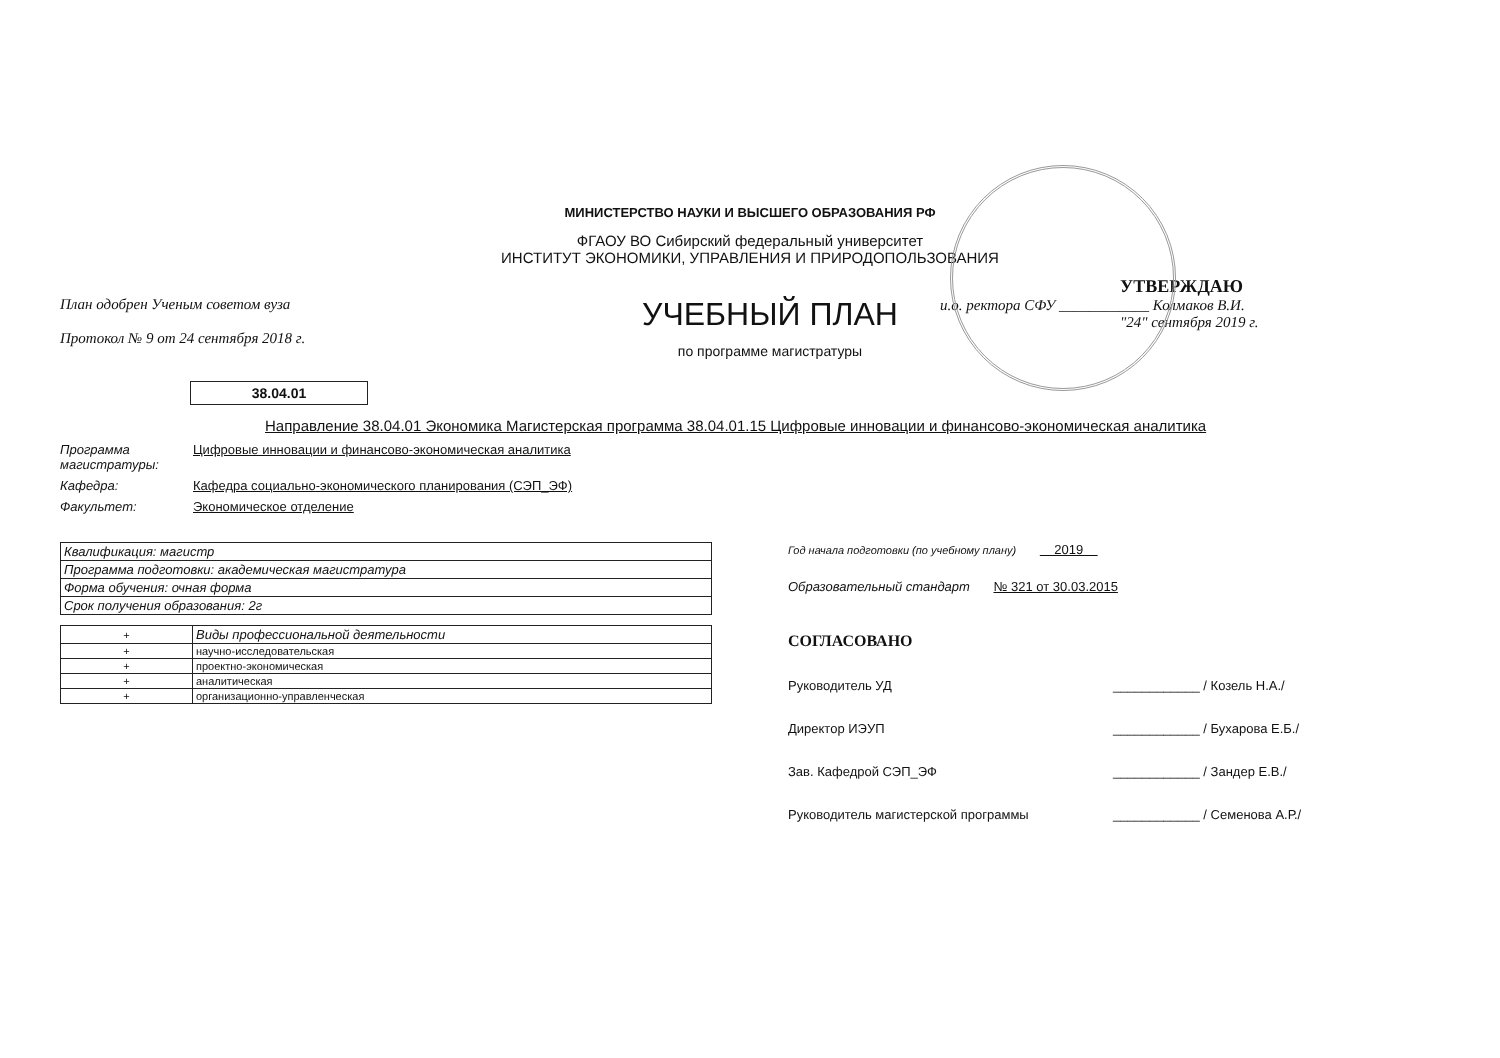МИНИСТЕРСТВО НАУКИ И ВЫСШЕГО ОБРАЗОВАНИЯ РФ
ФГАОУ ВО Сибирский федеральный университет
ИНСТИТУТ ЭКОНОМИКИ, УПРАВЛЕНИЯ И ПРИРОДОПОЛЬЗОВАНИЯ
План одобрен Ученым советом вуза
Протокол № 9 от 24 сентября 2018 г.
УЧЕБНЫЙ ПЛАН
по программе магистратуры
УТВЕРЖДАЮ
и.о. ректора СФУ ____________ Колмаков В.И.
"24" сентября 2019 г.
38.04.01
Направление 38.04.01 Экономика Магистерская программа 38.04.01.15 Цифровые инновации и финансово-экономическая аналитика
Программа магистратуры:
Цифровые инновации и финансово-экономическая аналитика
Кафедра: Кафедра социально-экономического планирования (СЭП_ЭФ)
Факультет: Экономическое отделение
| Квалификация: магистр |
| Программа подготовки: академическая магистратура |
| Форма обучения: очная форма |
| Срок получения образования: 2г |
| + | Виды профессиональной деятельности |
| + | научно-исследовательская |
| + | проектно-экономическая |
| + | аналитическая |
| + | организационно-управленческая |
Год начала подготовки (по учебному плану) 2019
Образовательный стандарт № 321 от 30.03.2015
СОГЛАСОВАНО
Руководитель УД ____________ / Козель Н.А./
Директор ИЭУП ____________ / Бухарова Е.Б./
Зав. Кафедрой СЭП_ЭФ ____________ / Зандер Е.В./
Руководитель магистерской программы ____________ / Семенова А.Р./